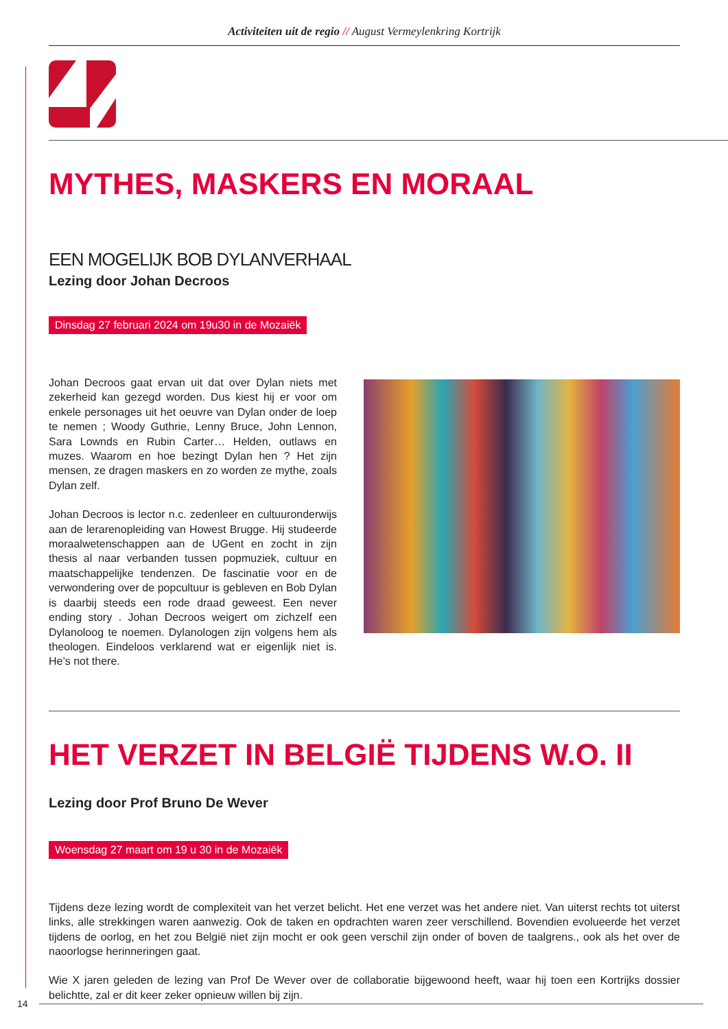Activiteiten uit de regio // August Vermeylenkring Kortrijk
MYTHES, MASKERS EN MORAAL
EEN MOGELIJK BOB DYLANVERHAAL
Lezing door Johan Decroos
Dinsdag 27 februari 2024 om 19u30 in de Mozaiëk
Johan Decroos gaat ervan uit dat over Dylan niets met zekerheid kan gezegd worden. Dus kiest hij er voor om enkele personages uit het oeuvre van Dylan onder de loep te nemen ; Woody Guthrie, Lenny Bruce, John Lennon, Sara Lownds en Rubin Carter… Helden, outlaws en muzes. Waarom en hoe bezingt Dylan hen ? Het zijn mensen, ze dragen maskers en zo worden ze mythe, zoals Dylan zelf.
Johan Decroos is lector n.c. zedenleer en cultuuronderwijs aan de lerarenopleiding van Howest Brugge. Hij studeerde moraalwetenschappen aan de UGent en zocht in zijn thesis al naar verbanden tussen popmuziek, cultuur en maatschappelijke tendenzen. De fascinatie voor en de verwondering over de popcultuur is gebleven en Bob Dylan is daarbij steeds een rode draad geweest. Een never ending story . Johan Decroos weigert om zichzelf een Dylanoloog te noemen. Dylanologen zijn volgens hem als theologen. Eindeloos verklarend wat er eigenlijk niet is. He’s not there.
HET VERZET IN BELGIË TIJDENS W.O. II
Lezing door Prof Bruno De Wever
Woensdag 27 maart om 19 u 30 in de Mozaiëk
Tijdens deze lezing wordt de complexiteit van het verzet belicht. Het ene verzet was het andere niet. Van uiterst rechts tot uiterst links, alle strekkingen waren aanwezig. Ook de taken en opdrachten waren zeer verschillend. Bovendien evolueerde het verzet tijdens de oorlog, en het zou België niet zijn mocht er ook geen verschil zijn onder of boven de taalgrens., ook als het over de naoorlogse herinneringen gaat.
Wie X jaren geleden de lezing van Prof De Wever over de collaboratie bijgewoond heeft, waar hij toen een Kortrijks dossier belichtte, zal er dit keer zeker opnieuw willen bij zijn.
14